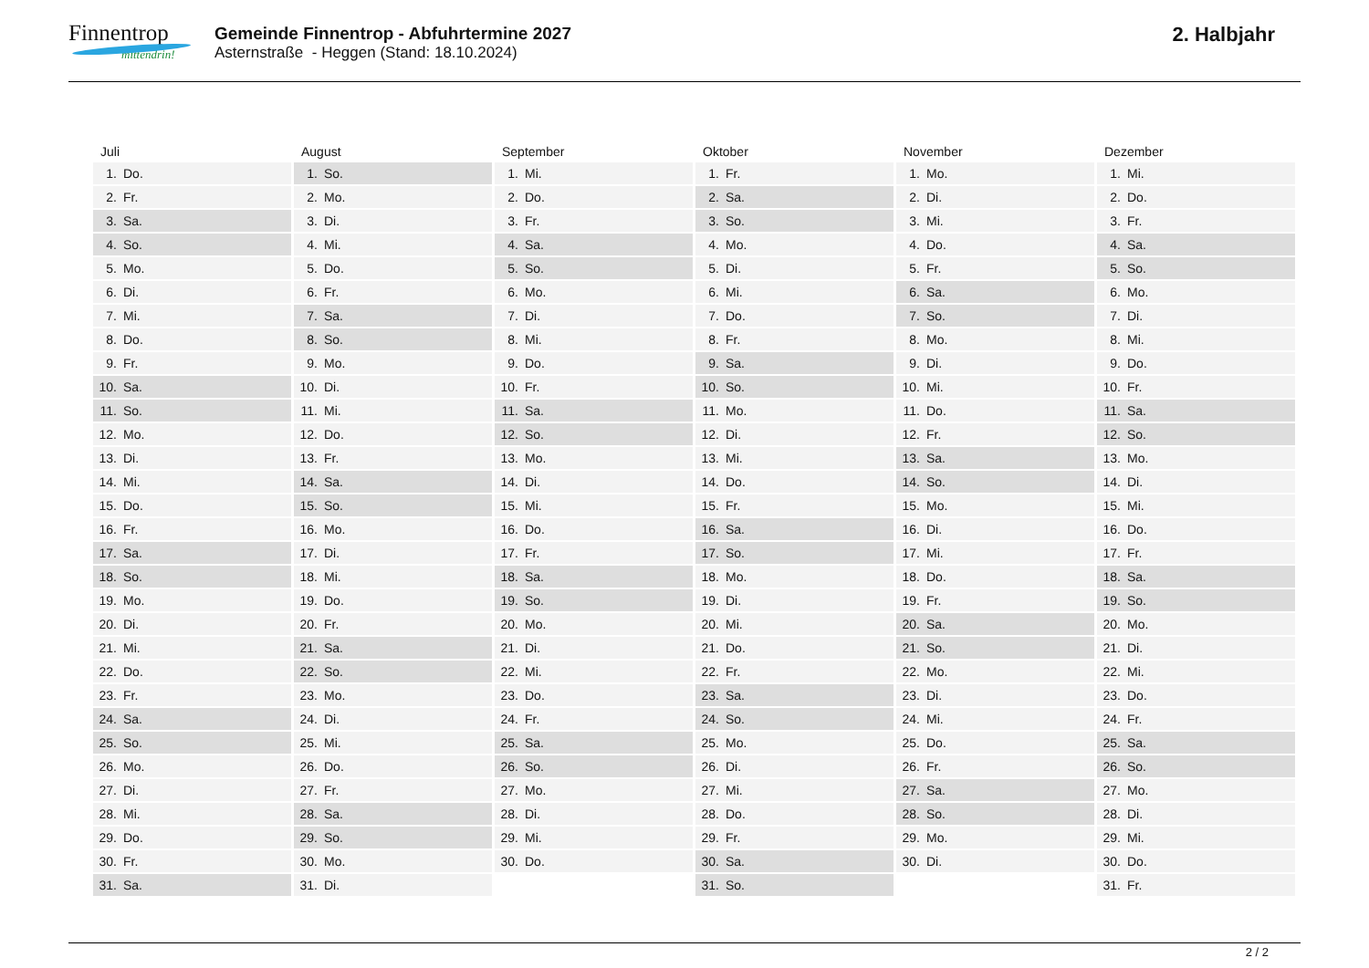Finnentrop
mittendrin!
Gemeinde Finnentrop - Abfuhrtermine 2027
Asternstraße - Heggen (Stand: 18.10.2024)
2. Halbjahr
| Juli | August | September | Oktober | November | Dezember |
| --- | --- | --- | --- | --- | --- |
| 1. Do. | 1. So. | 1. Mi. | 1. Fr. | 1. Mo. | 1. Mi. |
| 2. Fr. | 2. Mo. | 2. Do. | 2. Sa. | 2. Di. | 2. Do. |
| 3. Sa. | 3. Di. | 3. Fr. | 3. So. | 3. Mi. | 3. Fr. |
| 4. So. | 4. Mi. | 4. Sa. | 4. Mo. | 4. Do. | 4. Sa. |
| 5. Mo. | 5. Do. | 5. So. | 5. Di. | 5. Fr. | 5. So. |
| 6. Di. | 6. Fr. | 6. Mo. | 6. Mi. | 6. Sa. | 6. Mo. |
| 7. Mi. | 7. Sa. | 7. Di. | 7. Do. | 7. So. | 7. Di. |
| 8. Do. | 8. So. | 8. Mi. | 8. Fr. | 8. Mo. | 8. Mi. |
| 9. Fr. | 9. Mo. | 9. Do. | 9. Sa. | 9. Di. | 9. Do. |
| 10. Sa. | 10. Di. | 10. Fr. | 10. So. | 10. Mi. | 10. Fr. |
| 11. So. | 11. Mi. | 11. Sa. | 11. Mo. | 11. Do. | 11. Sa. |
| 12. Mo. | 12. Do. | 12. So. | 12. Di. | 12. Fr. | 12. So. |
| 13. Di. | 13. Fr. | 13. Mo. | 13. Mi. | 13. Sa. | 13. Mo. |
| 14. Mi. | 14. Sa. | 14. Di. | 14. Do. | 14. So. | 14. Di. |
| 15. Do. | 15. So. | 15. Mi. | 15. Fr. | 15. Mo. | 15. Mi. |
| 16. Fr. | 16. Mo. | 16. Do. | 16. Sa. | 16. Di. | 16. Do. |
| 17. Sa. | 17. Di. | 17. Fr. | 17. So. | 17. Mi. | 17. Fr. |
| 18. So. | 18. Mi. | 18. Sa. | 18. Mo. | 18. Do. | 18. Sa. |
| 19. Mo. | 19. Do. | 19. So. | 19. Di. | 19. Fr. | 19. So. |
| 20. Di. | 20. Fr. | 20. Mo. | 20. Mi. | 20. Sa. | 20. Mo. |
| 21. Mi. | 21. Sa. | 21. Di. | 21. Do. | 21. So. | 21. Di. |
| 22. Do. | 22. So. | 22. Mi. | 22. Fr. | 22. Mo. | 22. Mi. |
| 23. Fr. | 23. Mo. | 23. Do. | 23. Sa. | 23. Di. | 23. Do. |
| 24. Sa. | 24. Di. | 24. Fr. | 24. So. | 24. Mi. | 24. Fr. |
| 25. So. | 25. Mi. | 25. Sa. | 25. Mo. | 25. Do. | 25. Sa. |
| 26. Mo. | 26. Do. | 26. So. | 26. Di. | 26. Fr. | 26. So. |
| 27. Di. | 27. Fr. | 27. Mo. | 27. Mi. | 27. Sa. | 27. Mo. |
| 28. Mi. | 28. Sa. | 28. Di. | 28. Do. | 28. So. | 28. Di. |
| 29. Do. | 29. So. | 29. Mi. | 29. Fr. | 29. Mo. | 29. Mi. |
| 30. Fr. | 30. Mo. | 30. Do. | 30. Sa. | 30. Di. | 30. Do. |
| 31. Sa. | 31. Di. | | 31. So. | | 31. Fr. |
2 / 2